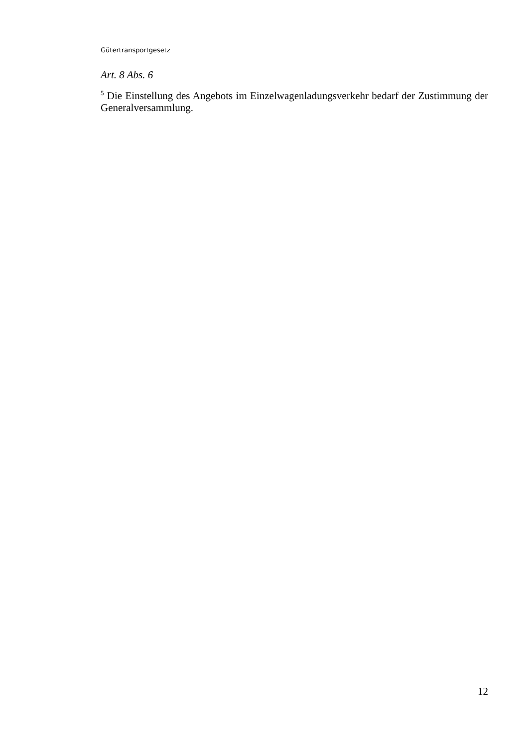Gütertransportgesetz
Art. 8 Abs. 6
<sup>5</sup> Die Einstellung des Angebots im Einzelwagenladungsverkehr bedarf der Zustimmung der Generalversammlung.
12